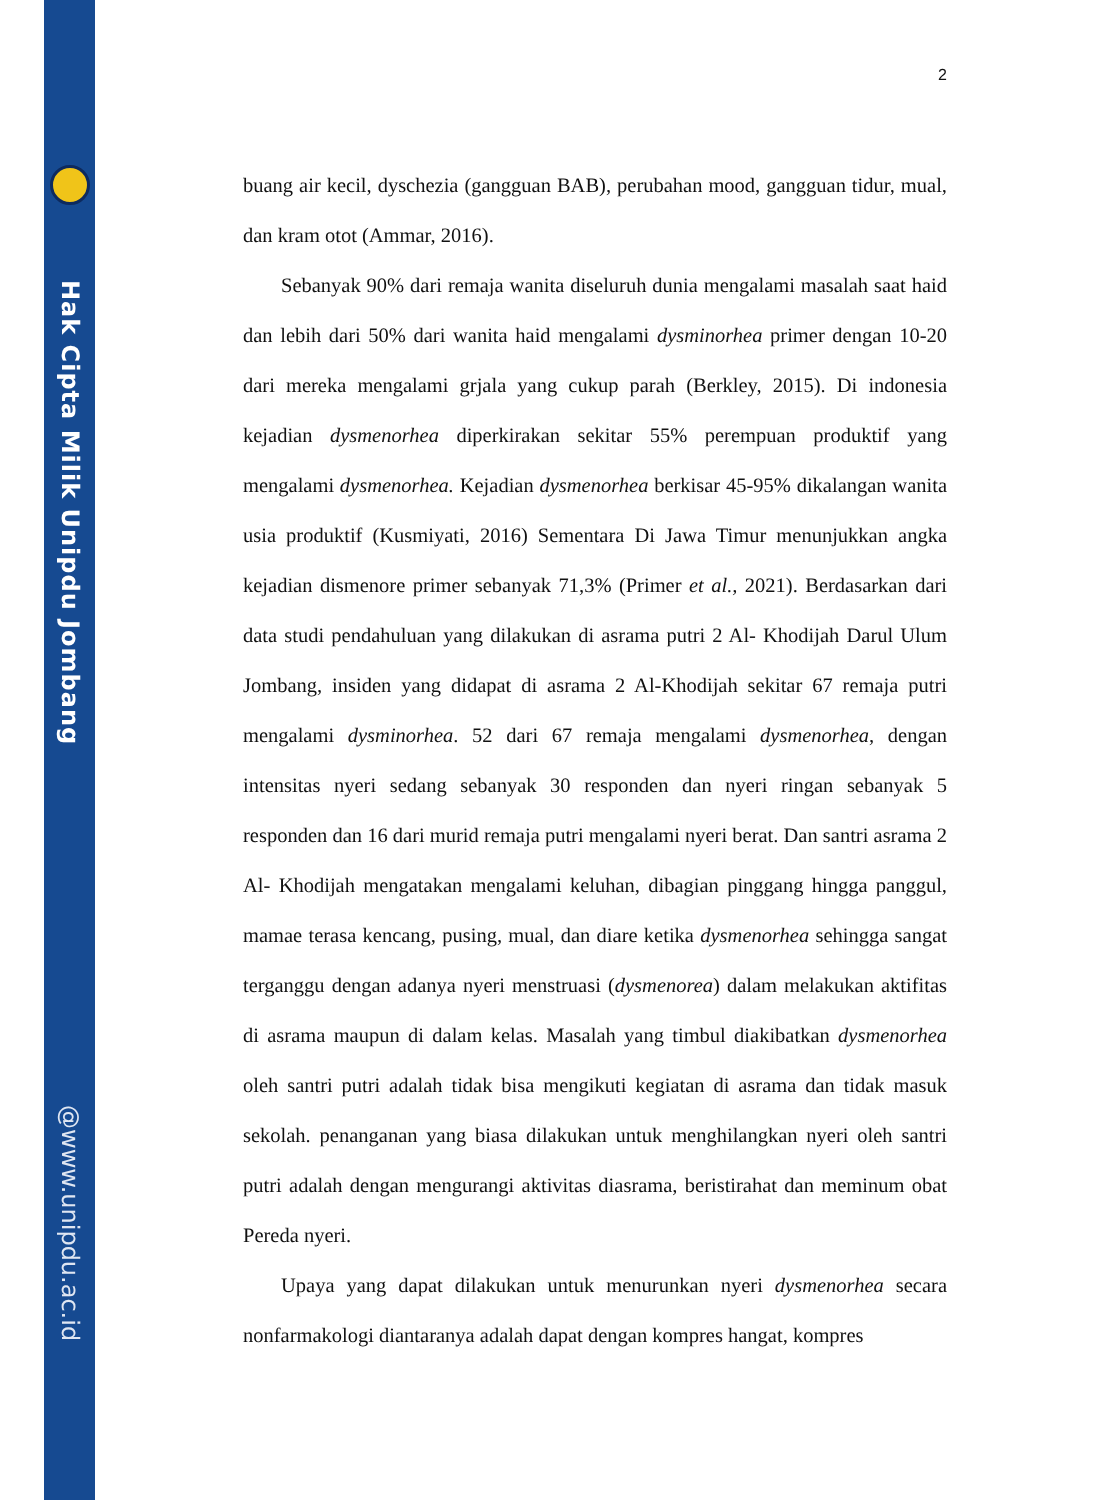Hak Cipta Milik Unipdu Jombang
@www.unipdu.ac.id
2
buang air kecil, dyschezia (gangguan BAB), perubahan mood, gangguan tidur, mual, dan kram otot (Ammar, 2016).
Sebanyak 90% dari remaja wanita diseluruh dunia mengalami masalah saat haid dan lebih dari 50% dari wanita haid mengalami dysminorhea primer dengan 10-20 dari mereka mengalami grjala yang cukup parah (Berkley, 2015). Di indonesia kejadian dysmenorhea diperkirakan sekitar 55% perempuan produktif yang mengalami dysmenorhea. Kejadian dysmenorhea berkisar 45-95% dikalangan wanita usia produktif (Kusmiyati, 2016) Sementara Di Jawa Timur menunjukkan angka kejadian dismenore primer sebanyak 71,3% (Primer et al., 2021). Berdasarkan dari data studi pendahuluan yang dilakukan di asrama putri 2 Al- Khodijah Darul Ulum Jombang, insiden yang didapat di asrama 2 Al-Khodijah sekitar 67 remaja putri mengalami dysminorhea. 52 dari 67 remaja mengalami dysmenorhea, dengan intensitas nyeri sedang sebanyak 30 responden dan nyeri ringan sebanyak 5 responden dan 16 dari murid remaja putri mengalami nyeri berat. Dan santri asrama 2 Al- Khodijah mengatakan mengalami keluhan, dibagian pinggang hingga panggul, mamae terasa kencang, pusing, mual, dan diare ketika dysmenorhea sehingga sangat terganggu dengan adanya nyeri menstruasi (dysmenorea) dalam melakukan aktifitas di asrama maupun di dalam kelas. Masalah yang timbul diakibatkan dysmenorhea oleh santri putri adalah tidak bisa mengikuti kegiatan di asrama dan tidak masuk sekolah. penanganan yang biasa dilakukan untuk menghilangkan nyeri oleh santri putri adalah dengan mengurangi aktivitas diasrama, beristirahat dan meminum obat Pereda nyeri.
Upaya yang dapat dilakukan untuk menurunkan nyeri dysmenorhea secara nonfarmakologi diantaranya adalah dapat dengan kompres hangat, kompres